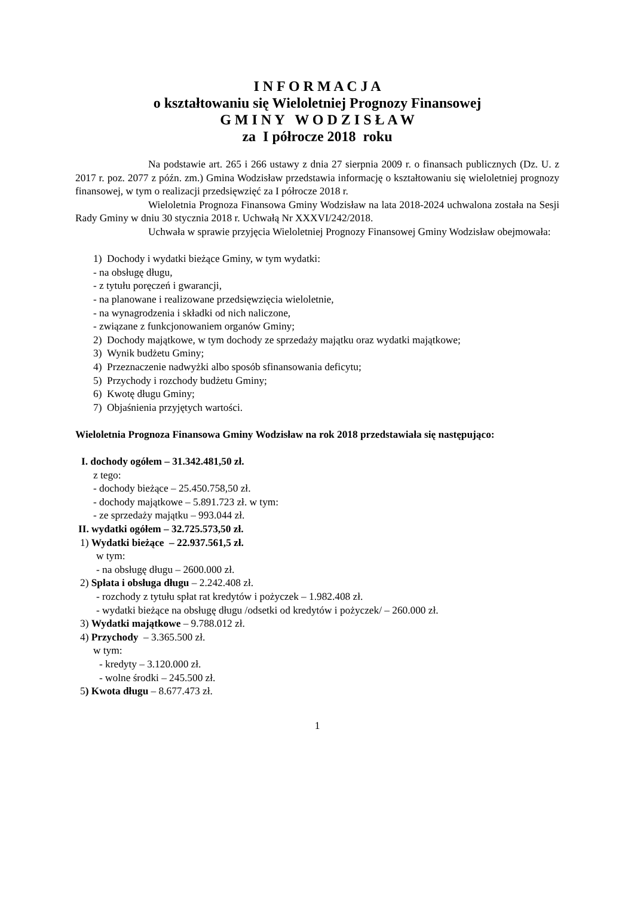I N F O R M A C J A
o kształtowaniu się Wieloletniej Prognozy Finansowej
G M I N Y W O D Z I S Ł A W
za I półrocze 2018 roku
Na podstawie art. 265 i 266 ustawy z dnia 27 sierpnia 2009 r. o finansach publicznych (Dz. U. z 2017 r. poz. 2077 z późn. zm.) Gmina Wodzisław przedstawia informację o kształtowaniu się wieloletniej prognozy finansowej, w tym o realizacji przedsięwzięć za I półrocze 2018 r.
Wieloletnia Prognoza Finansowa Gminy Wodzisław na lata 2018-2024 uchwalona została na Sesji Rady Gminy w dniu 30 stycznia 2018 r. Uchwałą Nr XXXVI/242/2018.
Uchwała w sprawie przyjęcia Wieloletniej Prognozy Finansowej Gminy Wodzisław obejmowała:
1) Dochody i wydatki bieżące Gminy, w tym wydatki:
- na obsługę długu,
- z tytułu poręczeń i gwarancji,
- na planowane i realizowane przedsięwzięcia wieloletnie,
- na wynagrodzenia i składki od nich naliczone,
- związane z funkcjonowaniem organów Gminy;
2) Dochody majątkowe, w tym dochody ze sprzedaży majątku oraz wydatki majątkowe;
3) Wynik budżetu Gminy;
4) Przeznaczenie nadwyżki albo sposób sfinansowania deficytu;
5) Przychody i rozchody budżetu Gminy;
6) Kwotę długu Gminy;
7) Objaśnienia przyjętych wartości.
Wieloletnia Prognoza Finansowa Gminy Wodzisław na rok 2018 przedstawiała się następująco:
I. dochody ogółem – 31.342.481,50 zł.
z tego:
- dochody bieżące – 25.450.758,50 zł.
- dochody majątkowe – 5.891.723 zł. w tym:
- ze sprzedaży majątku – 993.044 zł.
II. wydatki ogółem – 32.725.573,50 zł.
1) Wydatki bieżące – 22.937.561,5 zł.
w tym:
- na obsługę długu – 2600.000 zł.
2) Spłata i obsługa długu – 2.242.408 zł.
- rozchody z tytułu spłat rat kredytów i pożyczek – 1.982.408 zł.
- wydatki bieżące na obsługę długu /odsetki od kredytów i pożyczek/ – 260.000 zł.
3) Wydatki majątkowe – 9.788.012 zł.
4) Przychody – 3.365.500 zł.
w tym:
- kredyty – 3.120.000 zł.
- wolne środki – 245.500 zł.
5) Kwota długu – 8.677.473 zł.
1